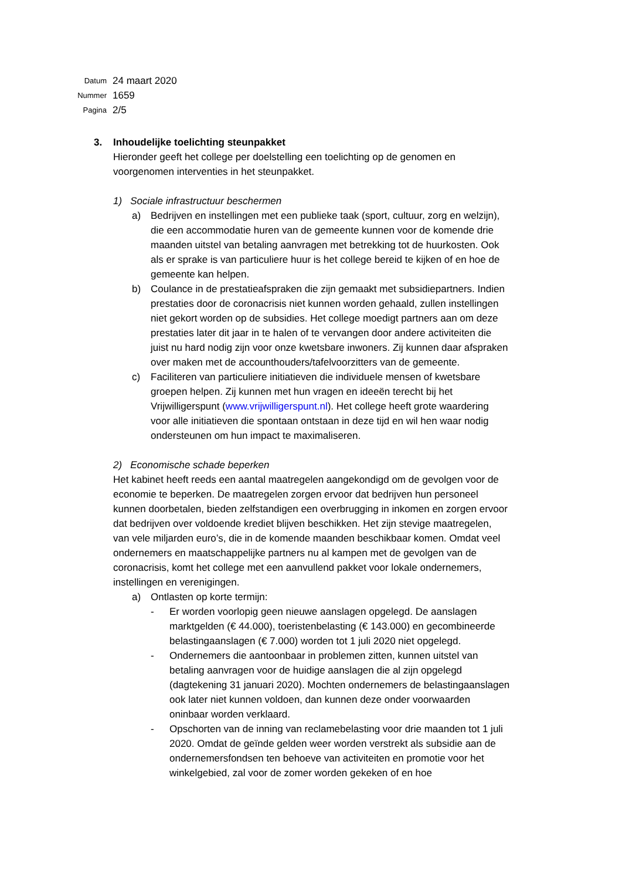Datum 24 maart 2020
Nummer 1659
Pagina 2/5
3. Inhoudelijke toelichting steunpakket
Hieronder geeft het college per doelstelling een toelichting op de genomen en voorgenomen interventies in het steunpakket.
1) Sociale infrastructuur beschermen
a) Bedrijven en instellingen met een publieke taak (sport, cultuur, zorg en welzijn), die een accommodatie huren van de gemeente kunnen voor de komende drie maanden uitstel van betaling aanvragen met betrekking tot de huurkosten. Ook als er sprake is van particuliere huur is het college bereid te kijken of en hoe de gemeente kan helpen.
b) Coulance in de prestatieafspraken die zijn gemaakt met subsidiepartners. Indien prestaties door de coronacrisis niet kunnen worden gehaald, zullen instellingen niet gekort worden op de subsidies. Het college moedigt partners aan om deze prestaties later dit jaar in te halen of te vervangen door andere activiteiten die juist nu hard nodig zijn voor onze kwetsbare inwoners. Zij kunnen daar afspraken over maken met de accounthouders/tafelvoorzitters van de gemeente.
c) Faciliteren van particuliere initiatieven die individuele mensen of kwetsbare groepen helpen. Zij kunnen met hun vragen en ideeën terecht bij het Vrijwilligerspunt (www.vrijwilligerspunt.nl). Het college heeft grote waardering voor alle initiatieven die spontaan ontstaan in deze tijd en wil hen waar nodig ondersteunen om hun impact te maximaliseren.
2) Economische schade beperken
Het kabinet heeft reeds een aantal maatregelen aangekondigd om de gevolgen voor de economie te beperken. De maatregelen zorgen ervoor dat bedrijven hun personeel kunnen doorbetalen, bieden zelfstandigen een overbrugging in inkomen en zorgen ervoor dat bedrijven over voldoende krediet blijven beschikken. Het zijn stevige maatregelen, van vele miljarden euro’s, die in de komende maanden beschikbaar komen. Omdat veel ondernemers en maatschappelijke partners nu al kampen met de gevolgen van de coronacrisis, komt het college met een aanvullend pakket voor lokale ondernemers, instellingen en verenigingen.
a) Ontlasten op korte termijn:
- Er worden voorlopig geen nieuwe aanslagen opgelegd. De aanslagen marktgelden (€ 44.000), toeristenbelasting (€ 143.000) en gecombineerde belastingaanslagen (€ 7.000) worden tot 1 juli 2020 niet opgelegd.
- Ondernemers die aantoonbaar in problemen zitten, kunnen uitstel van betaling aanvragen voor de huidige aanslagen die al zijn opgelegd (dagtekening 31 januari 2020). Mochten ondernemers de belastingaanslagen ook later niet kunnen voldoen, dan kunnen deze onder voorwaarden oninbaar worden verklaard.
- Opschorten van de inning van reclamebelasting voor drie maanden tot 1 juli 2020. Omdat de geïnde gelden weer worden verstrekt als subsidie aan de ondernemersfondsen ten behoeve van activiteiten en promotie voor het winkelgebied, zal voor de zomer worden gekeken of en hoe